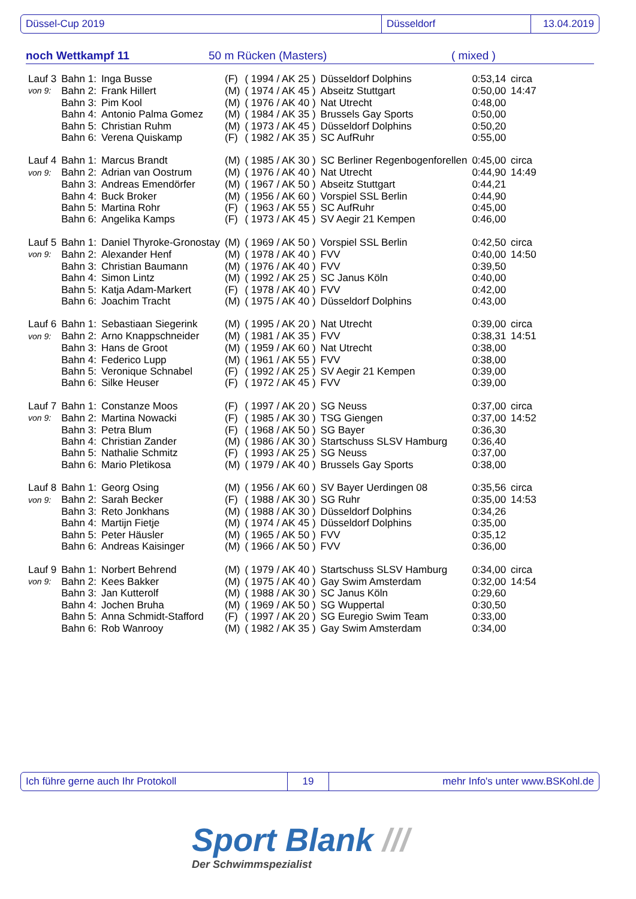Düssel-Cup 2019 Düsseldorf 13.04.2019
noch Wettkampf 11 50 m Rücken (Masters) ( mixed )
| Lauf 3 | Bahn 1: | Inga Busse | (F) | ( 1994 / AK 25 ) | Düsseldorf Dolphins | 0:53,14 | circa |
| von 9: | Bahn 2: | Frank Hillert | (M) | ( 1974 / AK 45 ) | Abseitz Stuttgart | 0:50,00 | 14:47 |
| | Bahn 3: | Pim Kool | (M) | ( 1976 / AK 40 ) | Nat Utrecht | 0:48,00 | |
| | Bahn 4: | Antonio Palma Gomez | (M) | ( 1984 / AK 35 ) | Brussels Gay Sports | 0:50,00 | |
| | Bahn 5: | Christian Ruhm | (M) | ( 1973 / AK 45 ) | Düsseldorf Dolphins | 0:50,20 | |
| | Bahn 6: | Verena Quiskamp | (F) | ( 1982 / AK 35 ) | SC AufRuhr | 0:55,00 | |
| Lauf 4 | Bahn 1: | Marcus Brandt | (M) | ( 1985 / AK 30 ) | SC Berliner Regenbogenforellen | 0:45,00 | circa |
| von 9: | Bahn 2: | Adrian van Oostrum | (M) | ( 1976 / AK 40 ) | Nat Utrecht | 0:44,90 | 14:49 |
| | Bahn 3: | Andreas Emendörfer | (M) | ( 1967 / AK 50 ) | Abseitz Stuttgart | 0:44,21 | |
| | Bahn 4: | Buck Broker | (M) | ( 1956 / AK 60 ) | Vorspiel SSL Berlin | 0:44,90 | |
| | Bahn 5: | Martina Rohr | (F) | ( 1963 / AK 55 ) | SC AufRuhr | 0:45,00 | |
| | Bahn 6: | Angelika Kamps | (F) | ( 1973 / AK 45 ) | SV Aegir 21 Kempen | 0:46,00 | |
| Lauf 5 | Bahn 1: | Daniel Thyroke-Gronostay | (M) | ( 1969 / AK 50 ) | Vorspiel SSL Berlin | 0:42,50 | circa |
| von 9: | Bahn 2: | Alexander Henf | (M) | ( 1978 / AK 40 ) | FVV | 0:40,00 | 14:50 |
| | Bahn 3: | Christian Baumann | (M) | ( 1976 / AK 40 ) | FVV | 0:39,50 | |
| | Bahn 4: | Simon Lintz | (M) | ( 1992 / AK 25 ) | SC Janus Köln | 0:40,00 | |
| | Bahn 5: | Katja Adam-Markert | (F) | ( 1978 / AK 40 ) | FVV | 0:42,00 | |
| | Bahn 6: | Joachim Tracht | (M) | ( 1975 / AK 40 ) | Düsseldorf Dolphins | 0:43,00 | |
| Lauf 6 | Bahn 1: | Sebastiaan Siegerink | (M) | ( 1995 / AK 20 ) | Nat Utrecht | 0:39,00 | circa |
| von 9: | Bahn 2: | Arno Knappschneider | (M) | ( 1981 / AK 35 ) | FVV | 0:38,31 | 14:51 |
| | Bahn 3: | Hans de Groot | (M) | ( 1959 / AK 60 ) | Nat Utrecht | 0:38,00 | |
| | Bahn 4: | Federico Lupp | (M) | ( 1961 / AK 55 ) | FVV | 0:38,00 | |
| | Bahn 5: | Veronique Schnabel | (F) | ( 1992 / AK 25 ) | SV Aegir 21 Kempen | 0:39,00 | |
| | Bahn 6: | Silke Heuser | (F) | ( 1972 / AK 45 ) | FVV | 0:39,00 | |
| Lauf 7 | Bahn 1: | Constanze Moos | (F) | ( 1997 / AK 20 ) | SG Neuss | 0:37,00 | circa |
| von 9: | Bahn 2: | Martina Nowacki | (F) | ( 1985 / AK 30 ) | TSG Giengen | 0:37,00 | 14:52 |
| | Bahn 3: | Petra Blum | (F) | ( 1968 / AK 50 ) | SG Bayer | 0:36,30 | |
| | Bahn 4: | Christian Zander | (M) | ( 1986 / AK 30 ) | Startschuss SLSV Hamburg | 0:36,40 | |
| | Bahn 5: | Nathalie Schmitz | (F) | ( 1993 / AK 25 ) | SG Neuss | 0:37,00 | |
| | Bahn 6: | Mario Pletikosa | (M) | ( 1979 / AK 40 ) | Brussels Gay Sports | 0:38,00 | |
| Lauf 8 | Bahn 1: | Georg Osing | (M) | ( 1956 / AK 60 ) | SV Bayer Uerdingen 08 | 0:35,56 | circa |
| von 9: | Bahn 2: | Sarah Becker | (F) | ( 1988 / AK 30 ) | SG Ruhr | 0:35,00 | 14:53 |
| | Bahn 3: | Reto Jonkhans | (M) | ( 1988 / AK 30 ) | Düsseldorf Dolphins | 0:34,26 | |
| | Bahn 4: | Martijn Fietje | (M) | ( 1974 / AK 45 ) | Düsseldorf Dolphins | 0:35,00 | |
| | Bahn 5: | Peter Häusler | (M) | ( 1965 / AK 50 ) | FVV | 0:35,12 | |
| | Bahn 6: | Andreas Kaisinger | (M) | ( 1966 / AK 50 ) | FVV | 0:36,00 | |
| Lauf 9 | Bahn 1: | Norbert Behrend | (M) | ( 1979 / AK 40 ) | Startschuss SLSV Hamburg | 0:34,00 | circa |
| von 9: | Bahn 2: | Kees Bakker | (M) | ( 1975 / AK 40 ) | Gay Swim Amsterdam | 0:32,00 | 14:54 |
| | Bahn 3: | Jan Kutterolf | (M) | ( 1988 / AK 30 ) | SC Janus Köln | 0:29,60 | |
| | Bahn 4: | Jochen Bruha | (M) | ( 1969 / AK 50 ) | SG Wuppertal | 0:30,50 | |
| | Bahn 5: | Anna Schmidt-Stafford | (F) | ( 1997 / AK 20 ) | SG Euregio Swim Team | 0:33,00 | |
| | Bahn 6: | Rob Wanrooy | (M) | ( 1982 / AK 35 ) | Gay Swim Amsterdam | 0:34,00 | |
Ich führe gerne auch Ihr Protokoll 19 mehr Info's unter www.BSKohl.de
Sport Blank ///
Der Schwimmspezialist